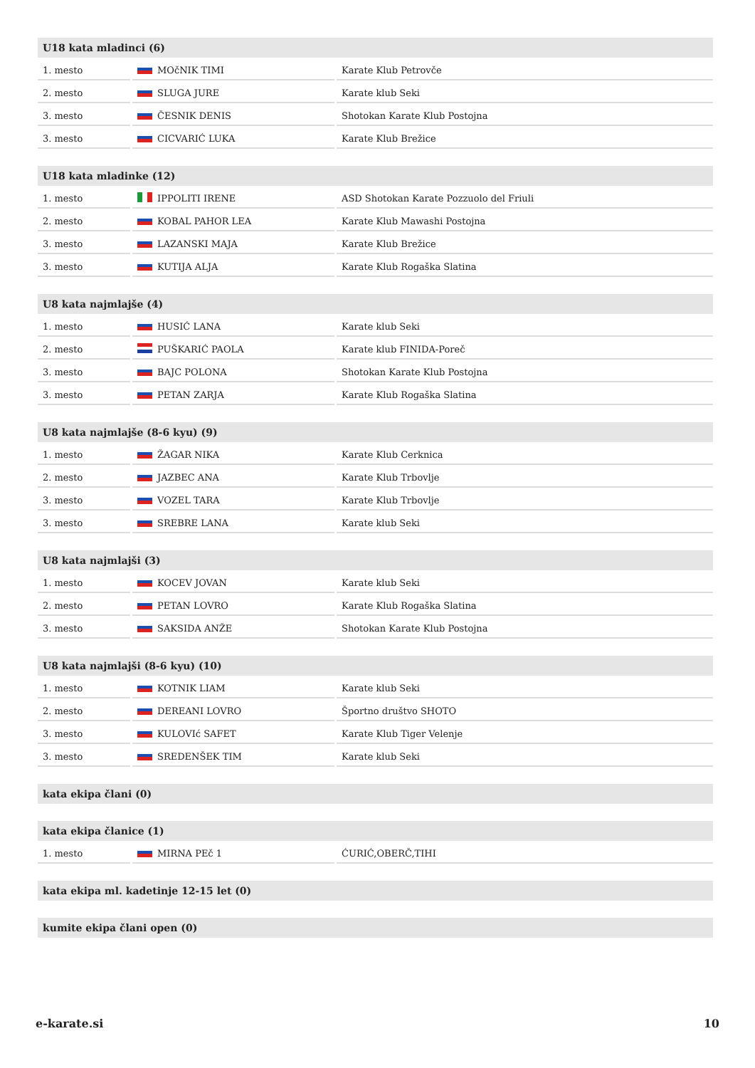| U18 kata mladinci (6) | | |
| --- | --- | --- |
| 1. mesto | MOčNIK TIMI | Karate Klub Petrovče |
| 2. mesto | SLUGA JURE | Karate klub Seki |
| 3. mesto | ČESNIK DENIS | Shotokan Karate Klub Postojna |
| 3. mesto | CICVARIĆ LUKA | Karate Klub Brežice |
| U18 kata mladinke (12) | | |
| --- | --- | --- |
| 1. mesto | IPPOLITI IRENE | ASD Shotokan Karate Pozzuolo del Friuli |
| 2. mesto | KOBAL PAHOR LEA | Karate Klub Mawashi Postojna |
| 3. mesto | LAZANSKI MAJA | Karate Klub Brežice |
| 3. mesto | KUTIJA ALJA | Karate Klub Rogaška Slatina |
| U8 kata najmlajše (4) | | |
| --- | --- | --- |
| 1. mesto | HUSIĆ LANA | Karate klub Seki |
| 2. mesto | PUŠKARIĆ PAOLA | Karate klub FINIDA-Poreč |
| 3. mesto | BAJC POLONA | Shotokan Karate Klub Postojna |
| 3. mesto | PETAN ZARJA | Karate Klub Rogaška Slatina |
| U8 kata najmlajše (8-6 kyu) (9) | | |
| --- | --- | --- |
| 1. mesto | ŽAGAR NIKA | Karate Klub Cerknica |
| 2. mesto | JAZBEC ANA | Karate Klub Trbovlje |
| 3. mesto | VOZEL TARA | Karate Klub Trbovlje |
| 3. mesto | SREBRE LANA | Karate klub Seki |
| U8 kata najmlajši (3) | | |
| --- | --- | --- |
| 1. mesto | KOCEV JOVAN | Karate klub Seki |
| 2. mesto | PETAN LOVRO | Karate Klub Rogaška Slatina |
| 3. mesto | SAKSIDA ANŽE | Shotokan Karate Klub Postojna |
| U8 kata najmlajši (8-6 kyu) (10) | | |
| --- | --- | --- |
| 1. mesto | KOTNIK LIAM | Karate klub Seki |
| 2. mesto | DEREANI LOVRO | Športno društvo SHOTO |
| 3. mesto | KULOVIć SAFET | Karate Klub Tiger Velenje |
| 3. mesto | SREDENŠEK TIM | Karate klub Seki |
| kata ekipa člani (0) |
| --- |
| kata ekipa članice (1) | | |
| --- | --- | --- |
| 1. mesto | MIRNA PEč 1 | ĆURIĆ,OBERČ,TIHI |
| kata ekipa ml. kadetinje 12-15 let (0) |
| --- |
| kumite ekipa člani open (0) |
| --- |
e-karate.si 10